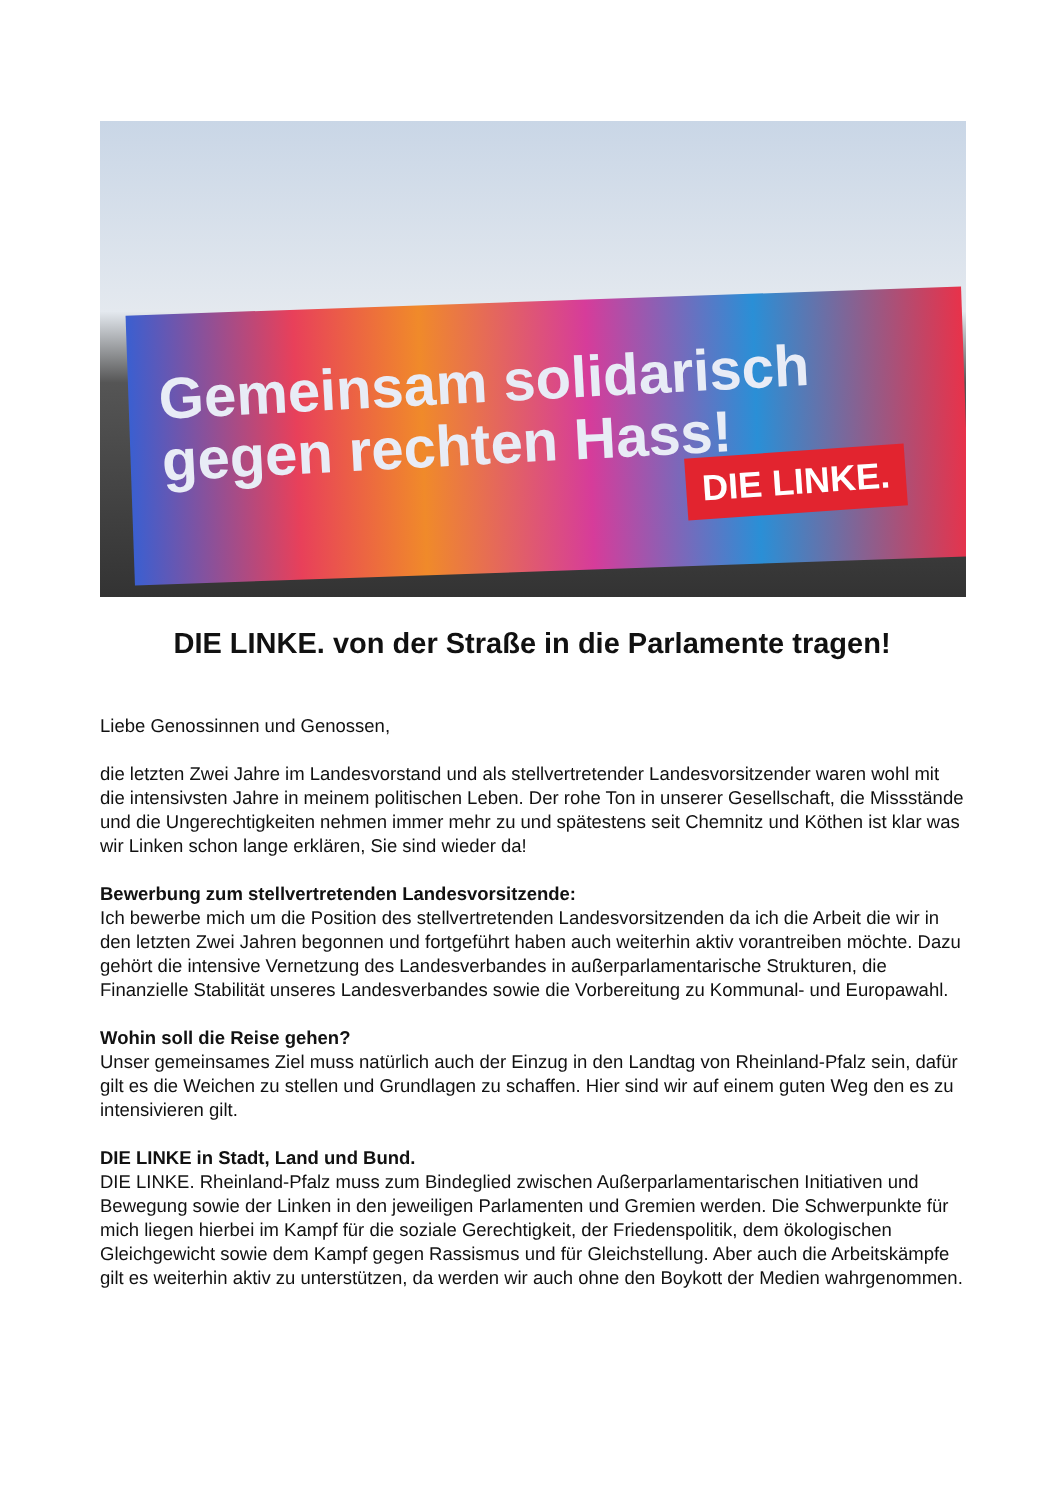Gemeinsam solidarisch
gegen rechten Hass!
DIE LINKE.
DIE LINKE. von der Straße in die Parlamente tragen!
Liebe Genossinnen und Genossen,
die letzten Zwei Jahre im Landesvorstand und als stellvertretender Landesvorsitzender waren wohl mit die intensivsten Jahre in meinem politischen Leben. Der rohe Ton in unserer Gesellschaft, die Missstände und die Ungerechtigkeiten nehmen immer mehr zu und spätestens seit Chemnitz und Köthen ist klar was wir Linken schon lange erklären, Sie sind wieder da!
Bewerbung zum stellvertretenden Landesvorsitzende:
Ich bewerbe mich um die Position des stellvertretenden Landesvorsitzenden da ich die Arbeit die wir in den letzten Zwei Jahren begonnen und fortgeführt haben auch weiterhin aktiv vorantreiben möchte. Dazu gehört die intensive Vernetzung des Landesverbandes in außerparlamentarische Strukturen, die Finanzielle Stabilität unseres Landesverbandes sowie die Vorbereitung zu Kommunal- und Europawahl.
Wohin soll die Reise gehen?
Unser gemeinsames Ziel muss natürlich auch der Einzug in den Landtag von Rheinland-Pfalz sein, dafür gilt es die Weichen zu stellen und Grundlagen zu schaffen. Hier sind wir auf einem guten Weg den es zu intensivieren gilt.
DIE LINKE in Stadt, Land und Bund.
DIE LINKE. Rheinland-Pfalz muss zum Bindeglied zwischen Außerparlamentarischen Initiativen und Bewegung sowie der Linken in den jeweiligen Parlamenten und Gremien werden. Die Schwerpunkte für mich liegen hierbei im Kampf für die soziale Gerechtigkeit, der Friedenspolitik, dem ökologischen Gleichgewicht sowie dem Kampf gegen Rassismus und für Gleichstellung. Aber auch die Arbeitskämpfe gilt es weiterhin aktiv zu unterstützen, da werden wir auch ohne den Boykott der Medien wahrgenommen.